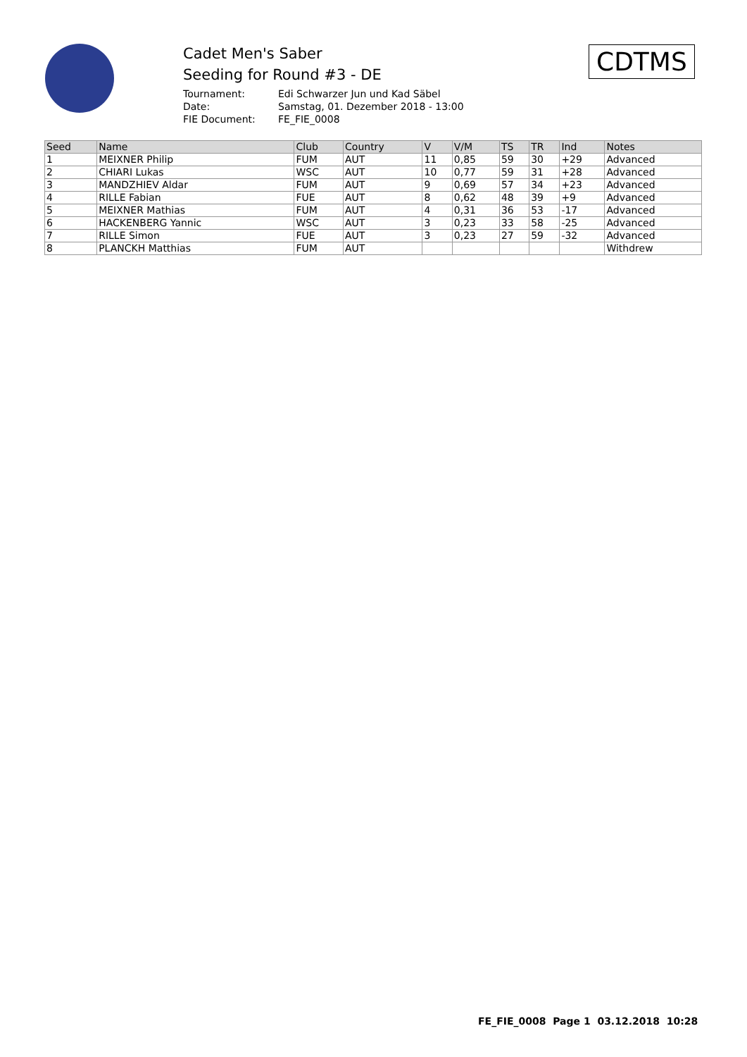Cadet Men's Saber
Seeding for Round #3 - DE
Tournament: Edi Schwarzer Jun und Kad Säbel
Date: Samstag, 01. Dezember 2018 - 13:00
FIE Document: FE_FIE_0008
CDTMS
| Seed | Name | Club | Country | V | V/M | TS | TR | Ind | Notes |
| --- | --- | --- | --- | --- | --- | --- | --- | --- | --- |
| 1 | MEIXNER Philip | FUM | AUT | 11 | 0,85 | 59 | 30 | +29 | Advanced |
| 2 | CHIARI Lukas | WSC | AUT | 10 | 0,77 | 59 | 31 | +28 | Advanced |
| 3 | MANDZHIEV Aldar | FUM | AUT | 9 | 0,69 | 57 | 34 | +23 | Advanced |
| 4 | RILLE Fabian | FUE | AUT | 8 | 0,62 | 48 | 39 | +9 | Advanced |
| 5 | MEIXNER Mathias | FUM | AUT | 4 | 0,31 | 36 | 53 | -17 | Advanced |
| 6 | HACKENBERG Yannic | WSC | AUT | 3 | 0,23 | 33 | 58 | -25 | Advanced |
| 7 | RILLE Simon | FUE | AUT | 3 | 0,23 | 27 | 59 | -32 | Advanced |
| 8 | PLANCKH Matthias | FUM | AUT | | | | | | Withdrew |
FE_FIE_0008 Page 1 03.12.2018 10:28